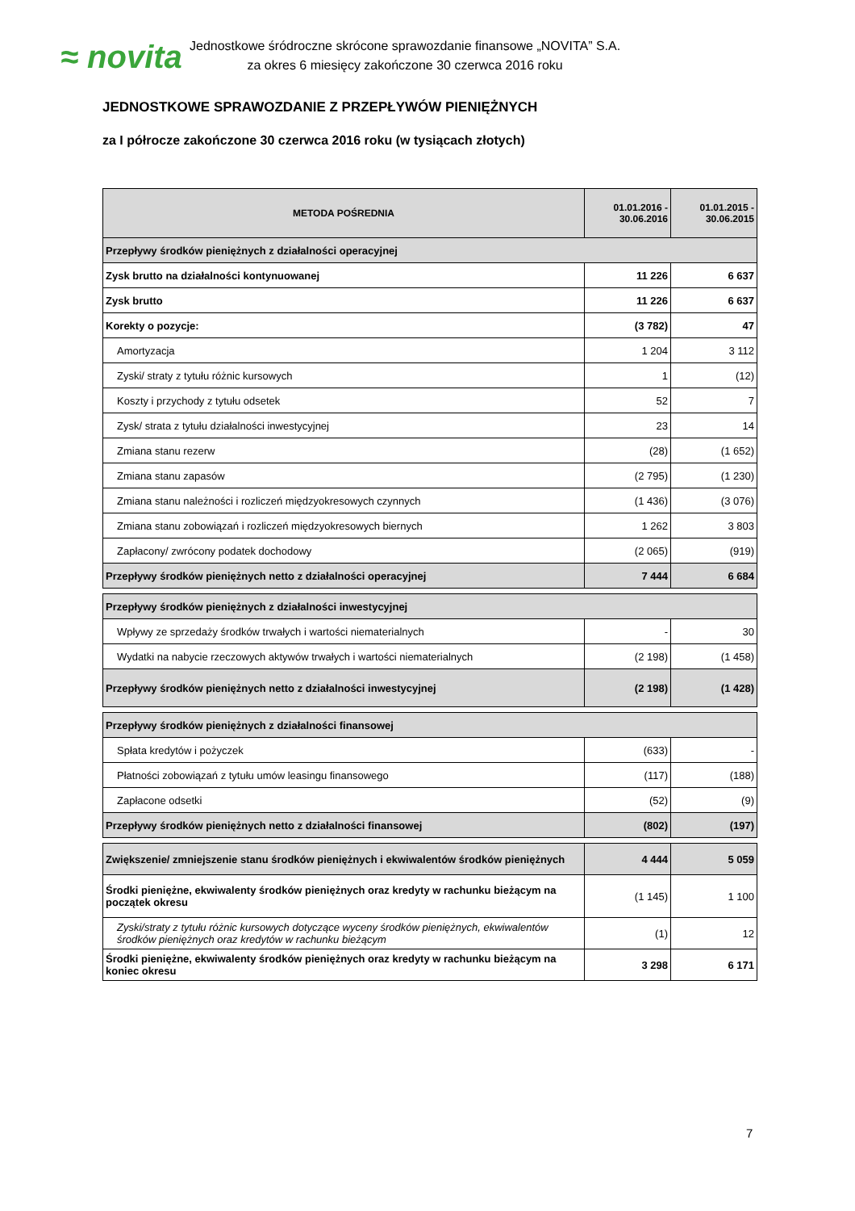≈ novita
Jednostkowe śródroczne skrócone sprawozdanie finansowe „NOVITA” S.A.
za okres 6 miesięcy zakończone 30 czerwca 2016 roku
JEDNOSTKOWE SPRAWOZDANIE Z PRZEPŁYWÓW PIENIĘŻNYCH
za I półrocze zakończone 30 czerwca 2016 roku (w tysiącach złotych)
| METODA POŚREDNIA | 01.01.2016 - 30.06.2016 | 01.01.2015 - 30.06.2015 |
| --- | --- | --- |
| Przepływy środków pieniężnych z działalności operacyjnej | | |
| Zysk brutto na działalności kontynuowanej | 11 226 | 6 637 |
| Zysk brutto | 11 226 | 6 637 |
| Korekty o pozycje: | (3 782) | 47 |
| Amortyzacja | 1 204 | 3 112 |
| Zyski/ straty z tytułu różnic kursowych | 1 | (12) |
| Koszty i przychody z tytułu odsetek | 52 | 7 |
| Zysk/ strata z tytułu działalności inwestycyjnej | 23 | 14 |
| Zmiana stanu rezerw | (28) | (1 652) |
| Zmiana stanu zapasów | (2 795) | (1 230) |
| Zmiana stanu należności i rozliczeń międzyokresowych czynnych | (1 436) | (3 076) |
| Zmiana stanu zobowiązań i rozliczeń międzyokresowych biernych | 1 262 | 3 803 |
| Zapłacony/ zwrócony podatek dochodowy | (2 065) | (919) |
| Przepływy środków pieniężnych netto z działalności operacyjnej | 7 444 | 6 684 |
| Przepływy środków pieniężnych z działalności inwestycyjnej | | |
| Wpływy ze sprzedaży środków trwałych i wartości niematerialnych | - | 30 |
| Wydatki na nabycie rzeczowych aktywów trwałych i wartości niematerialnych | (2 198) | (1 458) |
| Przepływy środków pieniężnych netto z działalności inwestycyjnej | (2 198) | (1 428) |
| Przepływy środków pieniężnych z działalności finansowej | | |
| Spłata kredytów i pożyczek | (633) | - |
| Płatności zobowiązań z tytułu umów leasingu finansowego | (117) | (188) |
| Zapłacone odsetki | (52) | (9) |
| Przepływy środków pieniężnych netto z działalności finansowej | (802) | (197) |
| Zwiększenie/ zmniejszenie stanu środków pieniężnych i ekwiwalentów środków pieniężnych | 4 444 | 5 059 |
| Środki pieniężne, ekwiwalenty środków pieniężnych oraz kredyty w rachunku bieżącym na początek okresu | (1 145) | 1 100 |
| Zyski/straty z tytułu różnic kursowych dotyczące wyceny środków pieniężnych, ekwiwalentów środków pieniężnych oraz kredytów w rachunku bieżącym | (1) | 12 |
| Środki pieniężne, ekwiwalenty środków pieniężnych oraz kredyty w rachunku bieżącym na koniec okresu | 3 298 | 6 171 |
7